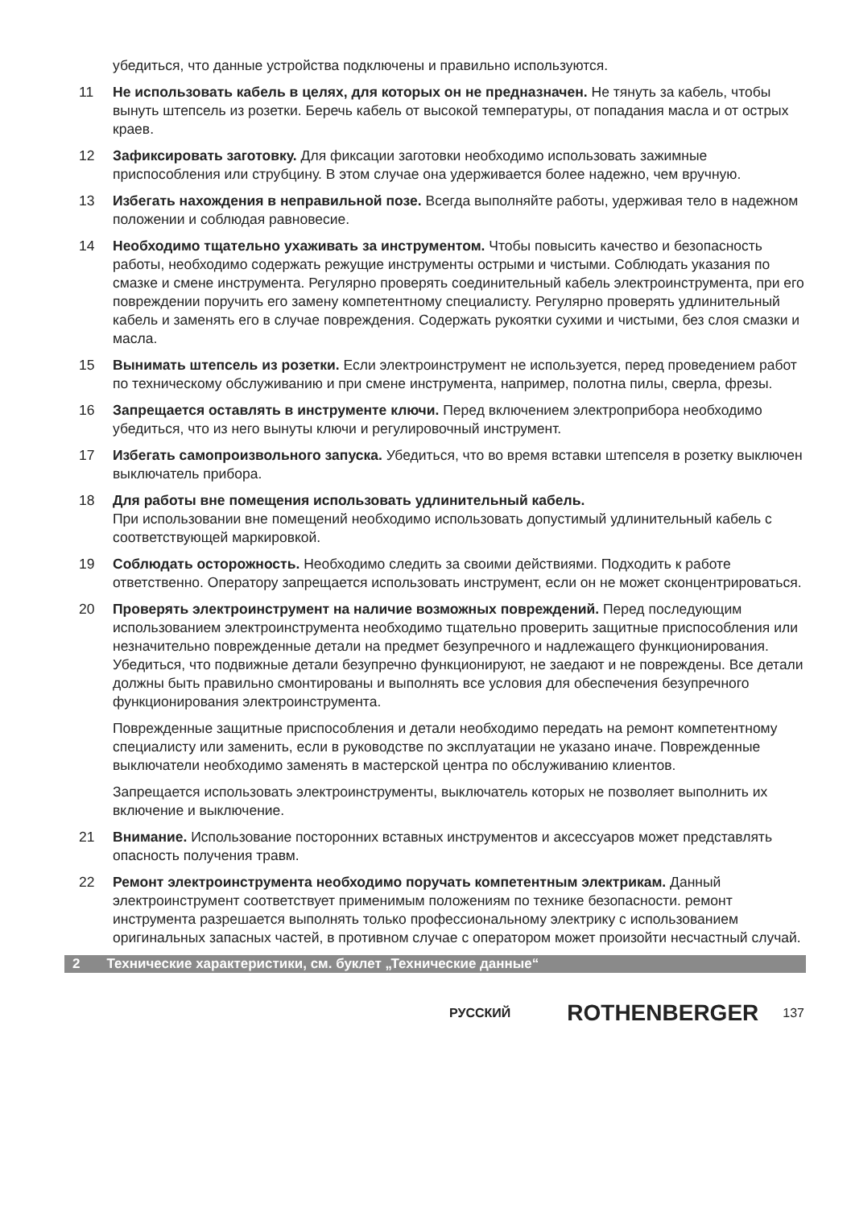убедиться, что данные устройства подключены и правильно используются.
11 Не использовать кабель в целях, для которых он не предназначен. Не тянуть за кабель, чтобы вынуть штепсель из розетки. Беречь кабель от высокой температуры, от попадания масла и от острых краев.
12 Зафиксировать заготовку. Для фиксации заготовки необходимо использовать зажимные приспособления или струбцину. В этом случае она удерживается более надежно, чем вручную.
13 Избегать нахождения в неправильной позе. Всегда выполняйте работы, удерживая тело в надежном положении и соблюдая равновесие.
14 Необходимо тщательно ухаживать за инструментом. Чтобы повысить качество и безопасность работы, необходимо содержать режущие инструменты острыми и чистыми. Соблюдать указания по смазке и смене инструмента. Регулярно проверять соединительный кабель электроинструмента, при его повреждении поручить его замену компетентному специалисту. Регулярно проверять удлинительный кабель и заменять его в случае повреждения. Содержать рукоятки сухими и чистыми, без слоя смазки и масла.
15 Вынимать штепсель из розетки. Если электроинструмент не используется, перед проведением работ по техническому обслуживанию и при смене инструмента, например, полотна пилы, сверла, фрезы.
16 Запрещается оставлять в инструменте ключи. Перед включением электроприбора необходимо убедиться, что из него вынуты ключи и регулировочный инструмент.
17 Избегать самопроизвольного запуска. Убедиться, что во время вставки штепселя в розетку выключен выключатель прибора.
18 Для работы вне помещения использовать удлинительный кабель.
При использовании вне помещений необходимо использовать допустимый удлинительный кабель с соответствующей маркировкой.
19 Соблюдать осторожность. Необходимо следить за своими действиями. Подходить к работе ответственно. Оператору запрещается использовать инструмент, если он не может сконцентрироваться.
20 Проверять электроинструмент на наличие возможных повреждений. Перед последующим использованием электроинструмента необходимо тщательно проверить защитные приспособления или незначительно поврежденные детали на предмет безупречного и надлежащего функционирования. Убедиться, что подвижные детали безупречно функционируют, не заедают и не повреждены. Все детали должны быть правильно смонтированы и выполнять все условия для обеспечения безупречного функционирования электроинструмента.
Поврежденные защитные приспособления и детали необходимо передать на ремонт компетентному специалисту или заменить, если в руководстве по эксплуатации не указано иначе. Поврежденные выключатели необходимо заменять в мастерской центра по обслуживанию клиентов.
Запрещается использовать электроинструменты, выключатель которых не позволяет выполнить их включение и выключение.
21 Внимание. Использование посторонних вставных инструментов и аксессуаров может представлять опасность получения травм.
22 Ремонт электроинструмента необходимо поручать компетентным электрикам. Данный электроинструмент соответствует применимым положениям по технике безопасности. ремонт инструмента разрешается выполнять только профессиональному электрику с использованием оригинальных запасных частей, в противном случае с оператором может произойти несчастный случай.
2 Технические характеристики, см. буклет „Технические данные“
РУССКИЙ ROTHENBERGER 137